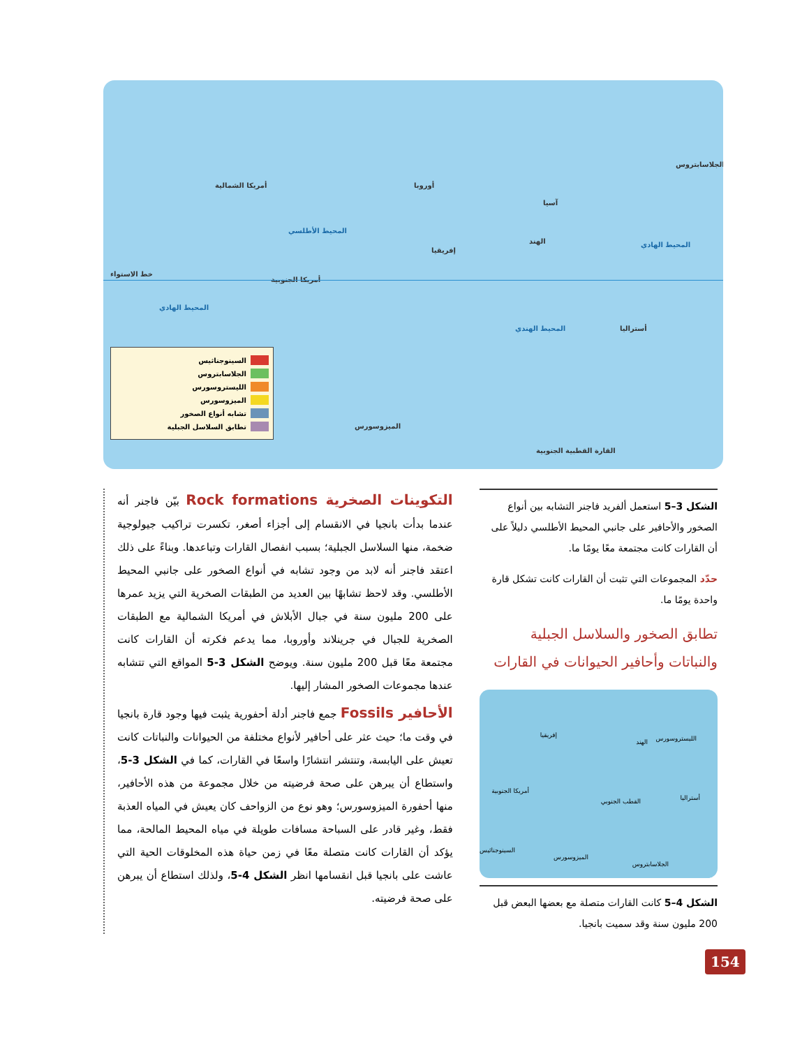الجلاسابتروس
أمريكا الشمالية أوروبا
آسيا
المحيط الأطلسي
إفريقيا
الهند المحيط الهادي
خط الاستواء
أمريكا الجنوبية
المحيط الهادي
المحيط الهندي أستراليا
الميزوسورس
القارة القطبية الجنوبية
السينوجناثيس
الجلاسابتروس
الليستروسورس
الميزوسورس
تشابه أنواع الصخور
تطابق السلاسل الجبلية
الشكل 3–5 استعمل ألفريد فاجنر التشابه بين أنواع الصخور والأحافير على جانبي المحيط الأطلسي دليلاً على أن القارات كانت مجتمعة معًا يومًا ما.
حدّد المجموعات التي تثبت أن القارات كانت تشكل قارة واحدة يومًا ما.
تطابق الصخور والسلاسل الجبلية والنباتات وأحافير الحيوانات في القارات
إفريقيا الليستروسورس الهند
أمريكا الجنوبية
القطب الجنوبي أستراليا
السينوجناثيس
الميزوسورس
الجلاسابتروس
الشكل 4–5 كانت القارات متصلة مع بعضها البعض قبل 200 مليون سنة وقد سميت بانجيا.
التكوينات الصخرية Rock formations بيّن فاجنر أنه عندما بدأت بانجيا في الانقسام إلى أجزاء أصغر، تكسرت تراكيب جيولوجية ضخمة، منها السلاسل الجبلية؛ بسبب انفصال القارات وتباعدها. وبناءً على ذلك اعتقد فاجنر أنه لابد من وجود تشابه في أنواع الصخور على جانبي المحيط الأطلسي. وقد لاحظ تشابهًا بين العديد من الطبقات الصخرية التي يزيد عمرها على 200 مليون سنة في جبال الأبلاش في أمريكا الشمالية مع الطبقات الصخرية للجبال في جرينلاند وأوروبا، مما يدعم فكرته أن القارات كانت مجتمعة معًا قبل 200 مليون سنة. ويوضح الشكل 3-5 المواقع التي تتشابه عندها مجموعات الصخور المشار إليها.
الأحافير Fossils جمع فاجنر أدلة أحفورية يثبت فيها وجود قارة بانجيا في وقت ما؛ حيث عثر على أحافير لأنواع مختلفة من الحيوانات والنباتات كانت تعيش على اليابسة، وتنتشر انتشارًا واسعًا في القارات، كما في الشكل 3-5، واستطاع أن يبرهن على صحة فرضيته من خلال مجموعة من هذه الأحافير، منها أحفورة الميزوسورس؛ وهو نوع من الزواحف كان يعيش في المياه العذبة فقط، وغير قادر على السباحة مسافات طويلة في مياه المحيط المالحة، مما يؤكد أن القارات كانت متصلة معًا في زمن حياة هذه المخلوقات الحية التي عاشت على بانجيا قبل انقسامها انظر الشكل 4-5، ولذلك استطاع أن يبرهن على صحة فرضيته.
154